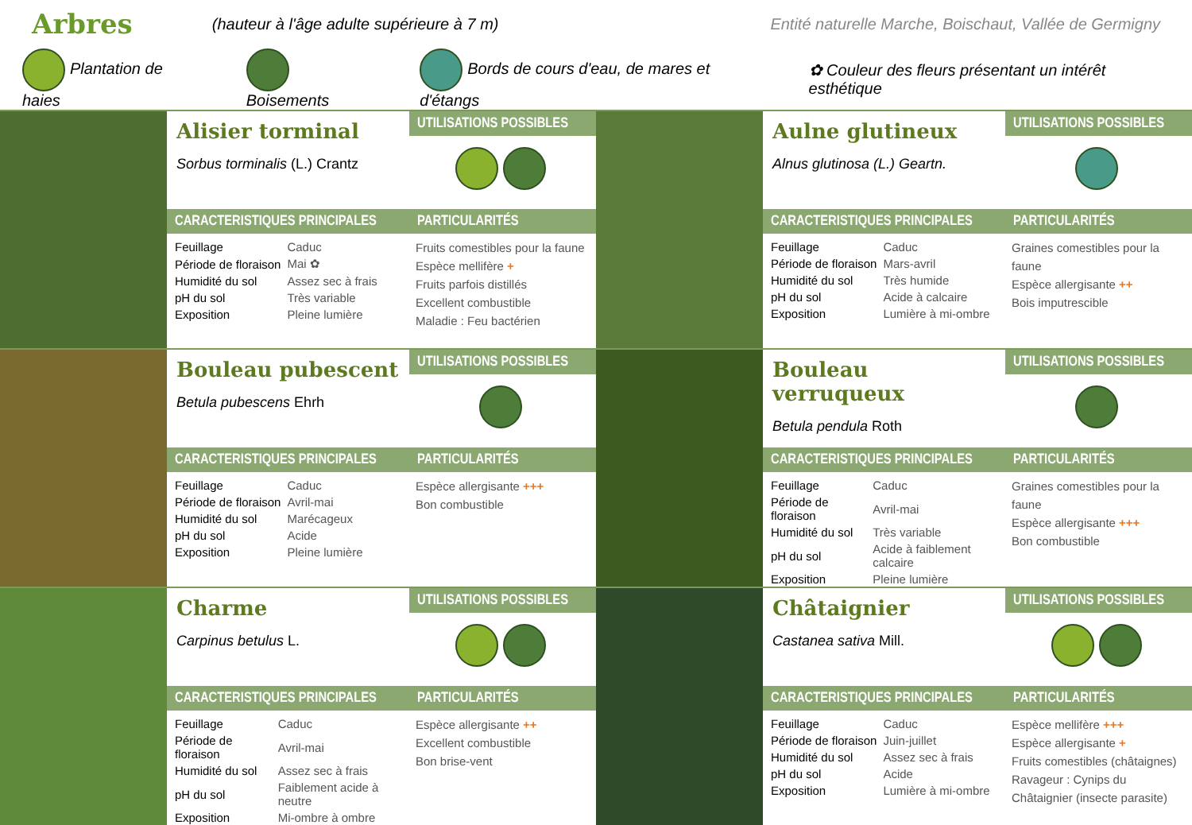Arbres
(hauteur à l'âge adulte supérieure à 7 m) Entité naturelle Marche, Boischaut, Vallée de Germigny
Plantation de haies Boisements Bords de cours d'eau, de mares et d'étangs ✿ Couleur des fleurs présentant un intérêt esthétique
Alisier torminal
Sorbus torminalis (L.) Crantz
UTILISATIONS POSSIBLES
CARACTERISTIQUES PRINCIPALES
| Feuillage | Caduc |
| Période de floraison | Mai ✿ |
| Humidité du sol | Assez sec à frais |
| pH du sol | Très variable |
| Exposition | Pleine lumière |
PARTICULARITÉS
Fruits comestibles pour la faune
Espèce mellifère +
Fruits parfois distillés
Excellent combustible
Maladie : Feu bactérien
Aulne glutineux
Alnus glutinosa (L.) Geartn.
UTILISATIONS POSSIBLES
CARACTERISTIQUES PRINCIPALES
| Feuillage | Caduc |
| Période de floraison | Mars-avril |
| Humidité du sol | Très humide |
| pH du sol | Acide à calcaire |
| Exposition | Lumière à mi-ombre |
PARTICULARITÉS
Graines comestibles pour la faune
Espèce allergisante ++
Bois imputrescible
Bouleau pubescent
Betula pubescens Ehrh
UTILISATIONS POSSIBLES
CARACTERISTIQUES PRINCIPALES
| Feuillage | Caduc |
| Période de floraison | Avril-mai |
| Humidité du sol | Marécageux |
| pH du sol | Acide |
| Exposition | Pleine lumière |
PARTICULARITÉS
Espèce allergisante +++
Bon combustible
Bouleau verruqueux
Betula pendula Roth
UTILISATIONS POSSIBLES
CARACTERISTIQUES PRINCIPALES
| Feuillage | Caduc |
| Période de floraison | Avril-mai |
| Humidité du sol | Très variable |
| pH du sol | Acide à faiblement calcaire |
| Exposition | Pleine lumière |
PARTICULARITÉS
Graines comestibles pour la faune
Espèce allergisante +++
Bon combustible
Charme
Carpinus betulus L.
UTILISATIONS POSSIBLES
CARACTERISTIQUES PRINCIPALES
| Feuillage | Caduc |
| Période de floraison | Avril-mai |
| Humidité du sol | Assez sec à frais |
| pH du sol | Faiblement acide à neutre |
| Exposition | Mi-ombre à ombre |
PARTICULARITÉS
Espèce allergisante ++
Excellent combustible
Bon brise-vent
Châtaignier
Castanea sativa Mill.
UTILISATIONS POSSIBLES
CARACTERISTIQUES PRINCIPALES
| Feuillage | Caduc |
| Période de floraison | Juin-juillet |
| Humidité du sol | Assez sec à frais |
| pH du sol | Acide |
| Exposition | Lumière à mi-ombre |
PARTICULARITÉS
Espèce mellifère +++
Espèce allergisante +
Fruits comestibles (châtaignes)
Ravageur : Cynips du Châtaignier (insecte parasite)